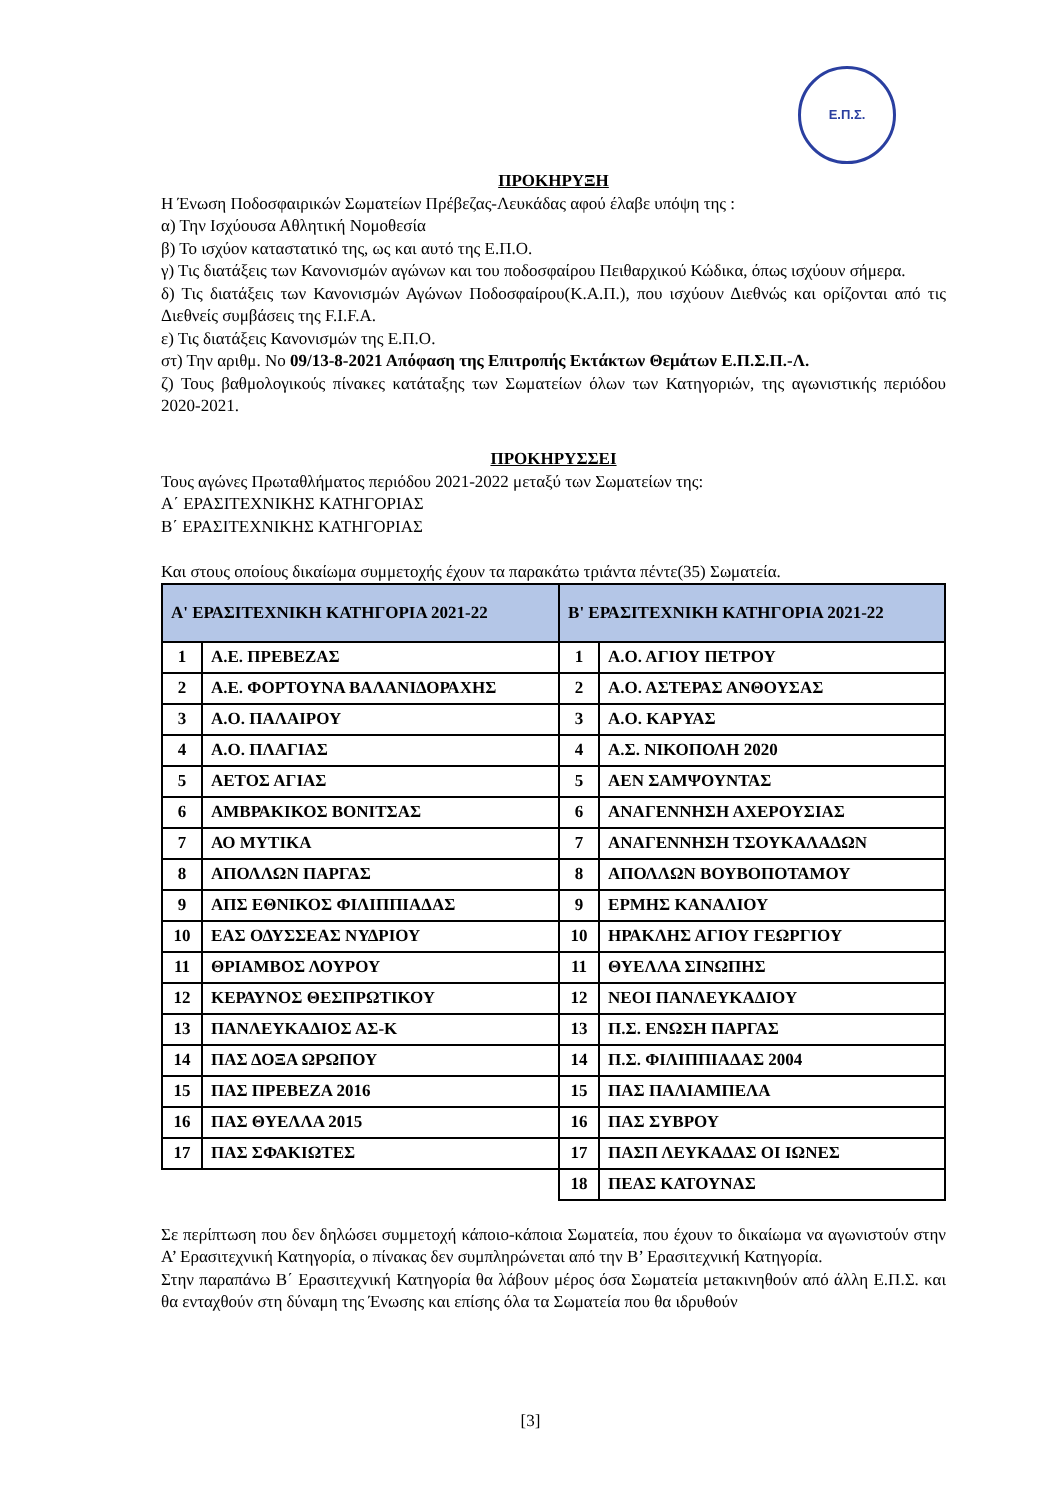Ε.Π.Σ.
ΠΡΟΚΗΡΥΞΗ
Η Ένωση Ποδοσφαιρικών Σωματείων Πρέβεζας-Λευκάδας αφού έλαβε υπόψη της :
α) Την Ισχύουσα Αθλητική Νομοθεσία
β) Το ισχύον καταστατικό της, ως και αυτό της Ε.Π.Ο.
γ) Τις διατάξεις των Κανονισμών αγώνων και του ποδοσφαίρου Πειθαρχικού Κώδικα, όπως ισχύουν σήμερα.
δ) Τις διατάξεις των Κανονισμών Αγώνων Ποδοσφαίρου(Κ.Α.Π.), που ισχύουν Διεθνώς και ορίζονται από τις Διεθνείς συμβάσεις της F.I.F.A.
ε) Τις διατάξεις Κανονισμών της Ε.Π.Ο.
στ) Την αριθμ. Νο 09/13-8-2021 Απόφαση της Επιτροπής Εκτάκτων Θεμάτων Ε.Π.Σ.Π.-Λ.
ζ) Τους βαθμολογικούς πίνακες κατάταξης των Σωματείων όλων των Κατηγοριών, της αγωνιστικής περιόδου 2020-2021.
ΠΡΟΚΗΡΥΣΣΕΙ
Τους αγώνες Πρωταθλήματος περιόδου 2021-2022 μεταξύ των Σωματείων της:
Α΄ ΕΡΑΣΙΤΕΧΝΙΚΗΣ ΚΑΤΗΓΟΡΙΑΣ
Β΄ ΕΡΑΣΙΤΕΧΝΙΚΗΣ ΚΑΤΗΓΟΡΙΑΣ
Και στους οποίους δικαίωμα συμμετοχής έχουν τα παρακάτω τριάντα πέντε(35) Σωματεία.
| Α' ΕΡΑΣΙΤΕΧΝΙΚΗ ΚΑΤΗΓΟΡΙΑ 2021-22 | | Β' ΕΡΑΣΙΤΕΧΝΙΚΗ ΚΑΤΗΓΟΡΙΑ 2021-22 | |
| --- | --- | --- | --- |
| 1 | Α.Ε. ΠΡΕΒΕΖΑΣ | 1 | Α.Ο. ΑΓΙΟΥ ΠΕΤΡΟΥ |
| 2 | Α.Ε. ΦΟΡΤΟΥΝΑ ΒΑΛΑΝΙΔΟΡΑΧΗΣ | 2 | Α.Ο. ΑΣΤΕΡΑΣ ΑΝΘΟΥΣΑΣ |
| 3 | Α.Ο. ΠΑΛΑΙΡΟΥ | 3 | Α.Ο. ΚΑΡΥΑΣ |
| 4 | Α.Ο. ΠΛΑΓΙΑΣ | 4 | Α.Σ. ΝΙΚΟΠΟΛΗ 2020 |
| 5 | ΑΕΤΟΣ ΑΓΙΑΣ | 5 | ΑΕΝ ΣΑΜΨΟΥΝΤΑΣ |
| 6 | ΑΜΒΡΑΚΙΚΟΣ ΒΟΝΙΤΣΑΣ | 6 | ΑΝΑΓΕΝΝΗΣΗ ΑΧΕΡΟΥΣΙΑΣ |
| 7 | ΑΟ ΜΥΤΙΚΑ | 7 | ΑΝΑΓΕΝΝΗΣΗ ΤΣΟΥΚΑΛΑΔΩΝ |
| 8 | ΑΠΟΛΛΩΝ ΠΑΡΓΑΣ | 8 | ΑΠΟΛΛΩΝ ΒΟΥΒΟΠΟΤΑΜΟΥ |
| 9 | ΑΠΣ ΕΘΝΙΚΟΣ ΦΙΛΙΠΠΙΑΔΑΣ | 9 | ΕΡΜΗΣ ΚΑΝΑΛΙΟΥ |
| 10 | ΕΑΣ ΟΔΥΣΣΕΑΣ ΝΥΔΡΙΟΥ | 10 | ΗΡΑΚΛΗΣ ΑΓΙΟΥ ΓΕΩΡΓΙΟΥ |
| 11 | ΘΡΙΑΜΒΟΣ ΛΟΥΡΟΥ | 11 | ΘΥΕΛΛΑ ΣΙΝΩΠΗΣ |
| 12 | ΚΕΡΑΥΝΟΣ ΘΕΣΠΡΩΤΙΚΟΥ | 12 | ΝΕΟΙ ΠΑΝΛΕΥΚΑΔΙΟΥ |
| 13 | ΠΑΝΛΕΥΚΑΔΙΟΣ ΑΣ-Κ | 13 | Π.Σ. ΕΝΩΣΗ ΠΑΡΓΑΣ |
| 14 | ΠΑΣ ΔΟΞΑ ΩΡΩΠΟΥ | 14 | Π.Σ. ΦΙΛΙΠΠΙΑΔΑΣ 2004 |
| 15 | ΠΑΣ ΠΡΕΒΕΖΑ 2016 | 15 | ΠΑΣ ΠΑΛΙΑΜΠΕΛΑ |
| 16 | ΠΑΣ ΘΥΕΛΛΑ 2015 | 16 | ΠΑΣ ΣΥΒΡΟΥ |
| 17 | ΠΑΣ ΣΦΑΚΙΩΤΕΣ | 17 | ΠΑΣΠ ΛΕΥΚΑΔΑΣ ΟΙ ΙΩΝΕΣ |
| | | 18 | ΠΕΑΣ ΚΑΤΟΥΝΑΣ |
Σε περίπτωση που δεν δηλώσει συμμετοχή κάποιο-κάποια Σωματεία, που έχουν το δικαίωμα να αγωνιστούν στην Α’ Ερασιτεχνική Κατηγορία, ο πίνακας δεν συμπληρώνεται από την Β’ Ερασιτεχνική Κατηγορία.
Στην παραπάνω Β΄ Ερασιτεχνική Κατηγορία θα λάβουν μέρος όσα Σωματεία μετακινηθούν από άλλη Ε.Π.Σ. και θα ενταχθούν στη δύναμη της Ένωσης και επίσης όλα τα Σωματεία που θα ιδρυθούν
[3]